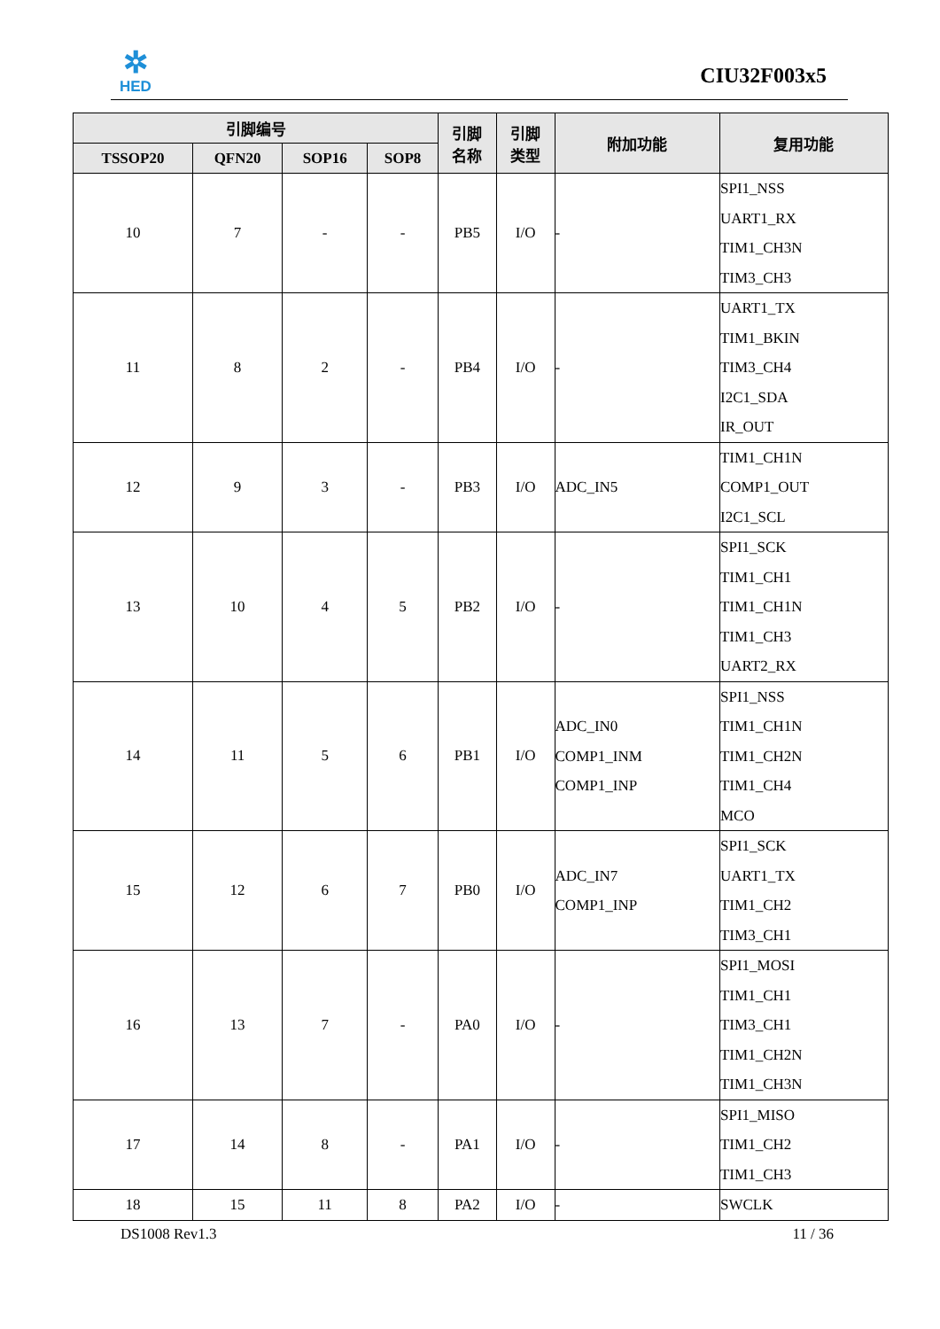✲
HED
CIU32F003x5
| 引脚编号 | | | | 引脚 名称 | 引脚 类型 | 附加功能 | 复用功能 |
| --- | --- | --- | --- | --- | --- | --- | --- |
| TSSOP20 | QFN20 | SOP16 | SOP8 | | | | |
| 10 | 7 | - | - | PB5 | I/O | - | SPI1_NSS UART1_RX TIM1_CH3N TIM3_CH3 |
| 11 | 8 | 2 | - | PB4 | I/O | - | UART1_TX TIM1_BKIN TIM3_CH4 I2C1_SDA IR_OUT |
| 12 | 9 | 3 | - | PB3 | I/O | ADC_IN5 | TIM1_CH1N COMP1_OUT I2C1_SCL |
| 13 | 10 | 4 | 5 | PB2 | I/O | - | SPI1_SCK TIM1_CH1 TIM1_CH1N TIM1_CH3 UART2_RX |
| 14 | 11 | 5 | 6 | PB1 | I/O | ADC_IN0 COMP1_INM COMP1_INP | SPI1_NSS TIM1_CH1N TIM1_CH2N TIM1_CH4 MCO |
| 15 | 12 | 6 | 7 | PB0 | I/O | ADC_IN7 COMP1_INP | SPI1_SCK UART1_TX TIM1_CH2 TIM3_CH1 |
| 16 | 13 | 7 | - | PA0 | I/O | - | SPI1_MOSI TIM1_CH1 TIM3_CH1 TIM1_CH2N TIM1_CH3N |
| 17 | 14 | 8 | - | PA1 | I/O | - | SPI1_MISO TIM1_CH2 TIM1_CH3 |
| 18 | 15 | 11 | 8 | PA2 | I/O | - | SWCLK |
DS1008 Rev1.3 11 / 36